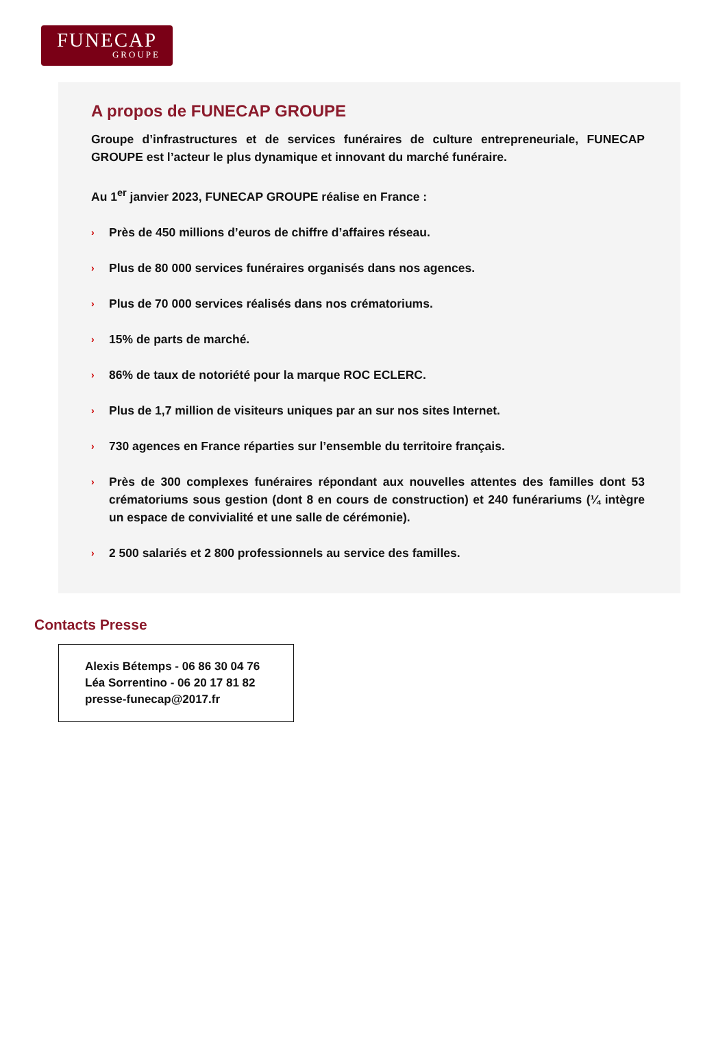FUNECAP
GROUPE
A propos de FUNECAP GROUPE
Groupe d’infrastructures et de services funéraires de culture entrepreneuriale, FUNECAP GROUPE est l’acteur le plus dynamique et innovant du marché funéraire.
Au 1<sup>er</sup> janvier 2023, FUNECAP GROUPE réalise en France :
› Près de 450 millions d’euros de chiffre d’affaires réseau.
› Plus de 80 000 services funéraires organisés dans nos agences.
› Plus de 70 000 services réalisés dans nos crématoriums.
› 15% de parts de marché.
› 86% de taux de notoriété pour la marque ROC ECLERC.
› Plus de 1,7 million de visiteurs uniques par an sur nos sites Internet.
› 730 agences en France réparties sur l’ensemble du territoire français.
› Près de 300 complexes funéraires répondant aux nouvelles attentes des familles dont 53 crématoriums sous gestion (dont 8 en cours de construction) et 240 funérariums (¼ intègre un espace de convivialité et une salle de cérémonie).
› 2 500 salariés et 2 800 professionnels au service des familles.
Contacts Presse
Alexis Bétemps - 06 86 30 04 76
Léa Sorrentino - 06 20 17 81 82
presse-funecap@2017.fr